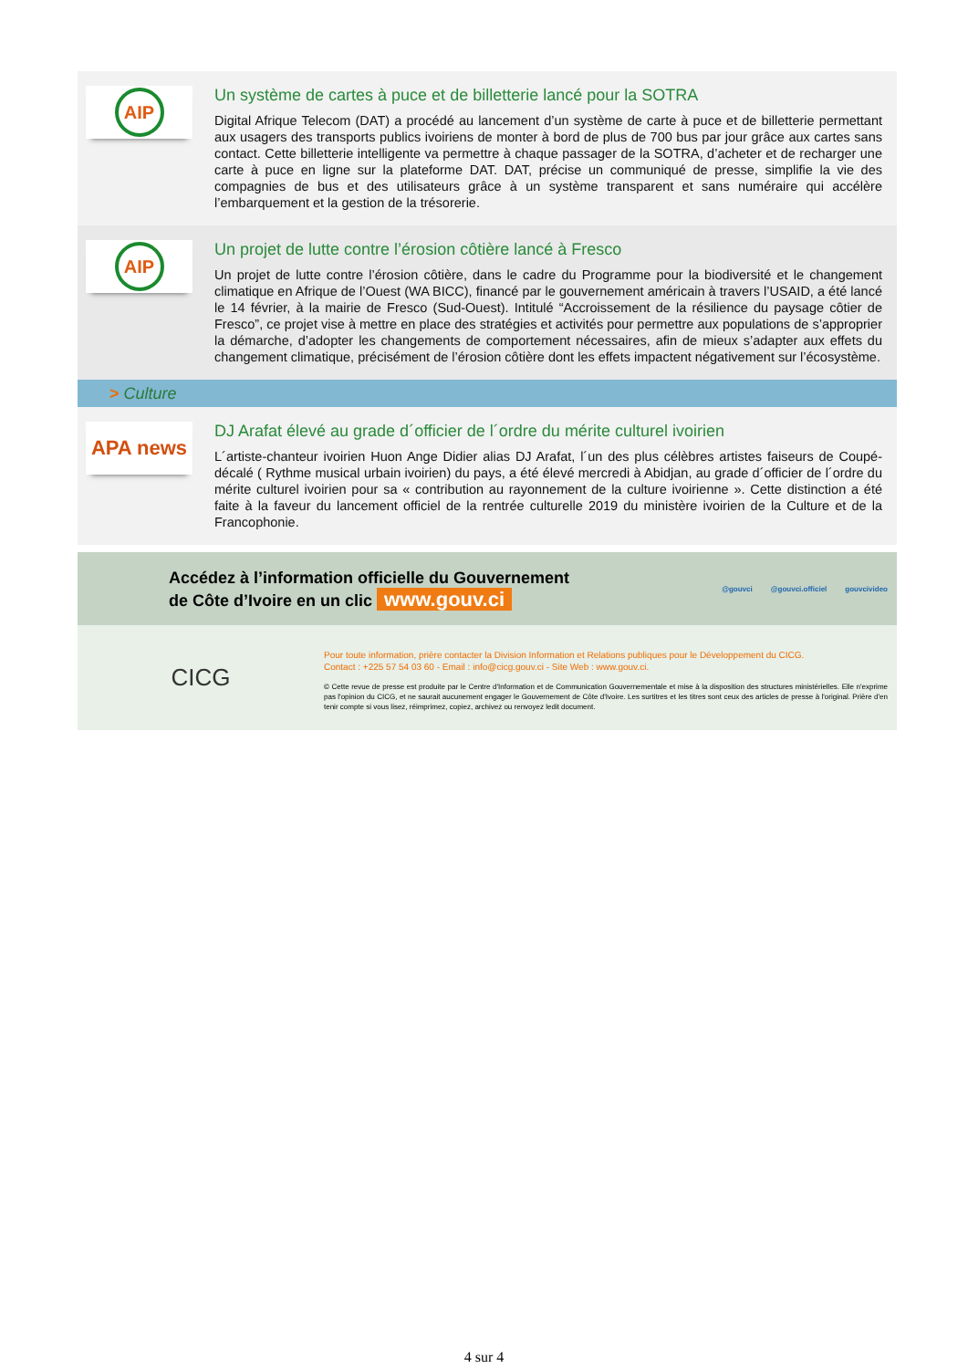AIP
Un système de cartes à puce et de billetterie lancé pour la SOTRA
Digital Afrique Telecom (DAT) a procédé au lancement d’un système de carte à puce et de billetterie permettant aux usagers des transports publics ivoiriens de monter à bord de plus de 700 bus par jour grâce aux cartes sans contact. Cette billetterie intelligente va permettre à chaque passager de la SOTRA, d’acheter et de recharger une carte à puce en ligne sur la plateforme DAT. DAT, précise un communiqué de presse, simplifie la vie des compagnies de bus et des utilisateurs grâce à un système transparent et sans numéraire qui accélère l’embarquement et la gestion de la trésorerie.
AIP
Un projet de lutte contre l’érosion côtière lancé à Fresco
Un projet de lutte contre l’érosion côtière, dans le cadre du Programme pour la biodiversité et le changement climatique en Afrique de l’Ouest (WA BICC), financé par le gouvernement américain à travers l’USAID, a été lancé le 14 février, à la mairie de Fresco (Sud-Ouest). Intitulé “Accroissement de la résilience du paysage côtier de Fresco”, ce projet vise à mettre en place des stratégies et activités pour permettre aux populations de s’approprier la démarche, d’adopter les changements de comportement nécessaires, afin de mieux s’adapter aux effets du changement climatique, précisément de l’érosion côtière dont les effets impactent négativement sur l’écosystème.
> Culture
APA news
DJ Arafat élevé au grade d´officier de l´ordre du mérite culturel ivoirien
L´artiste-chanteur ivoirien Huon Ange Didier alias DJ Arafat, l´un des plus célèbres artistes faiseurs de Coupé-décalé ( Rythme musical urbain ivoirien) du pays, a été élevé mercredi à Abidjan, au grade d´officier de l´ordre du mérite culturel ivoirien pour sa « contribution au rayonnement de la culture ivoirienne ». Cette distinction a été faite à la faveur du lancement officiel de la rentrée culturelle 2019 du ministère ivoirien de la Culture et de la Francophonie.
Accédez à l’information officielle du Gouvernement
de Côte d’Ivoire en un clic www.gouv.ci
@gouvci @gouvci.officiel gouvcivideo
CICG
Pour toute information, prière contacter la Division Information et Relations publiques pour le Développement du CICG.
Contact : +225 57 54 03 60 - Email : info@cicg.gouv.ci - Site Web : www.gouv.ci.
© Cette revue de presse est produite par le Centre d'Information et de Communication Gouvernementale et mise à la disposition des structures ministérielles. Elle n'exprime pas l'opinion du CICG, et ne saurait aucunement engager le Gouvernement de Côte d'Ivoire. Les surtitres et les titres sont ceux des articles de presse à l'original. Prière d'en tenir compte si vous lisez, réimprimez, copiez, archivez ou renvoyez ledit document.
4 sur 4